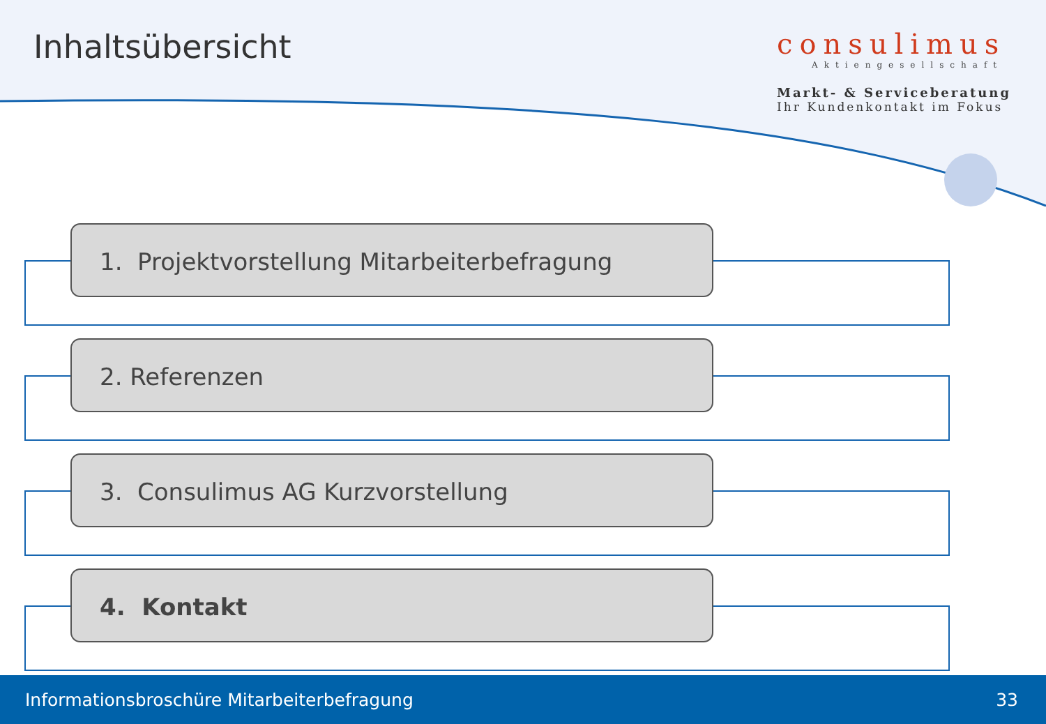consulimus
Aktiengesellschaft
Markt- & Serviceberatung
Ihr Kundenkontakt im Fokus
Inhaltsübersicht
1. Projektvorstellung Mitarbeiterbefragung
2. Referenzen
3. Consulimus AG Kurzvorstellung
4. Kontakt
Informationsbroschüre Mitarbeiterbefragung 33